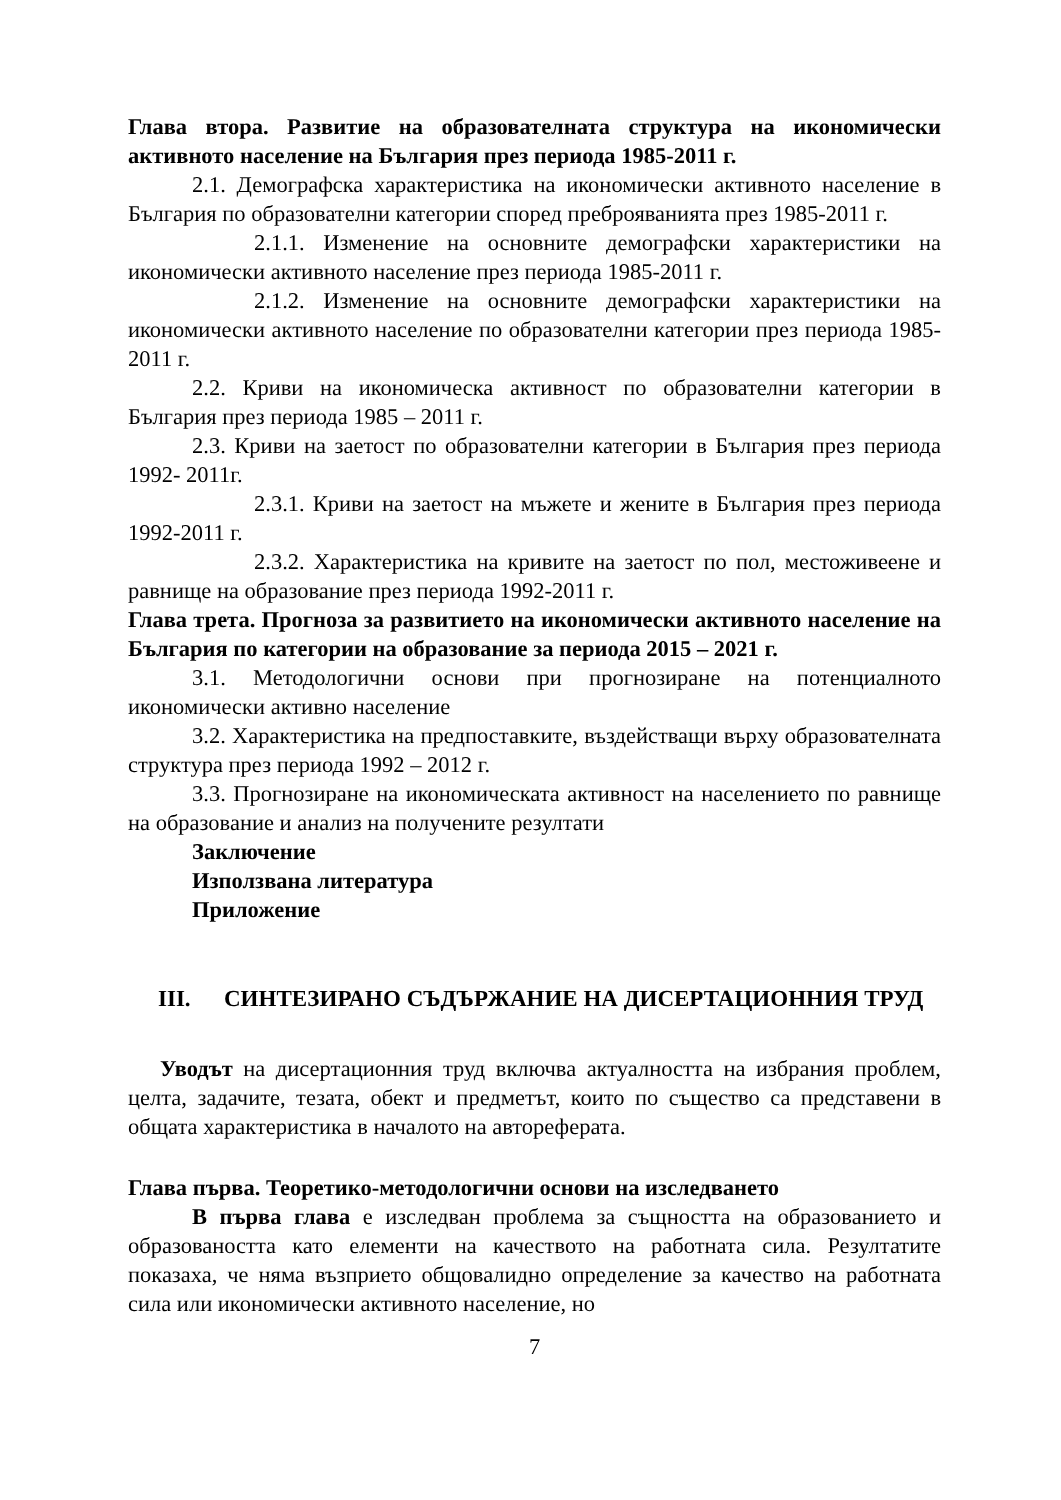Глава втора. Развитие на образователната структура на икономически активното население на България през периода 1985-2011 г.
2.1. Демографска характеристика на икономически активното население в България по образователни категории според преброяванията през 1985-2011 г.
2.1.1. Изменение на основните демографски характеристики на икономически активното население през периода 1985-2011 г.
2.1.2. Изменение на основните демографски характеристики на икономически активното население по образователни категории през периода 1985-2011 г.
2.2. Криви на икономическа активност по образователни категории в България през периода 1985 – 2011 г.
2.3. Криви на заетост по образователни категории в България през периода 1992- 2011г.
2.3.1. Криви на заетост на мъжете и жените в България през периода 1992-2011 г.
2.3.2. Характеристика на кривите на заетост по пол, местоживеене и равнище на образование през периода 1992-2011 г.
Глава трета. Прогноза за развитието на икономически активното население на България по категории на образование за периода 2015 – 2021 г.
3.1. Методологични основи при прогнозиране на потенциалното икономически активно население
3.2. Характеристика на предпоставките, въздействащи върху образователната структура през периода 1992 – 2012 г.
3.3. Прогнозиране на икономическата активност на населението по равнище на образование и анализ на получените резултати
Заключение
Използвана литература
Приложение
III. СИНТЕЗИРАНО СЪДЪРЖАНИЕ НА ДИСЕРТАЦИОННИЯ ТРУД
Уводът на дисертационния труд включва актуалността на избрания проблем, целта, задачите, тезата, обект и предметът, които по същество са представени в общата характеристика в началото на автореферата.
Глава първа. Теоретико-методологични основи на изследването
В първа глава е изследван проблема за същността на образованието и образоваността като елементи на качеството на работната сила. Резултатите показаха, че няма възприето общовалидно определение за качество на работната сила или икономически активното население, но
7